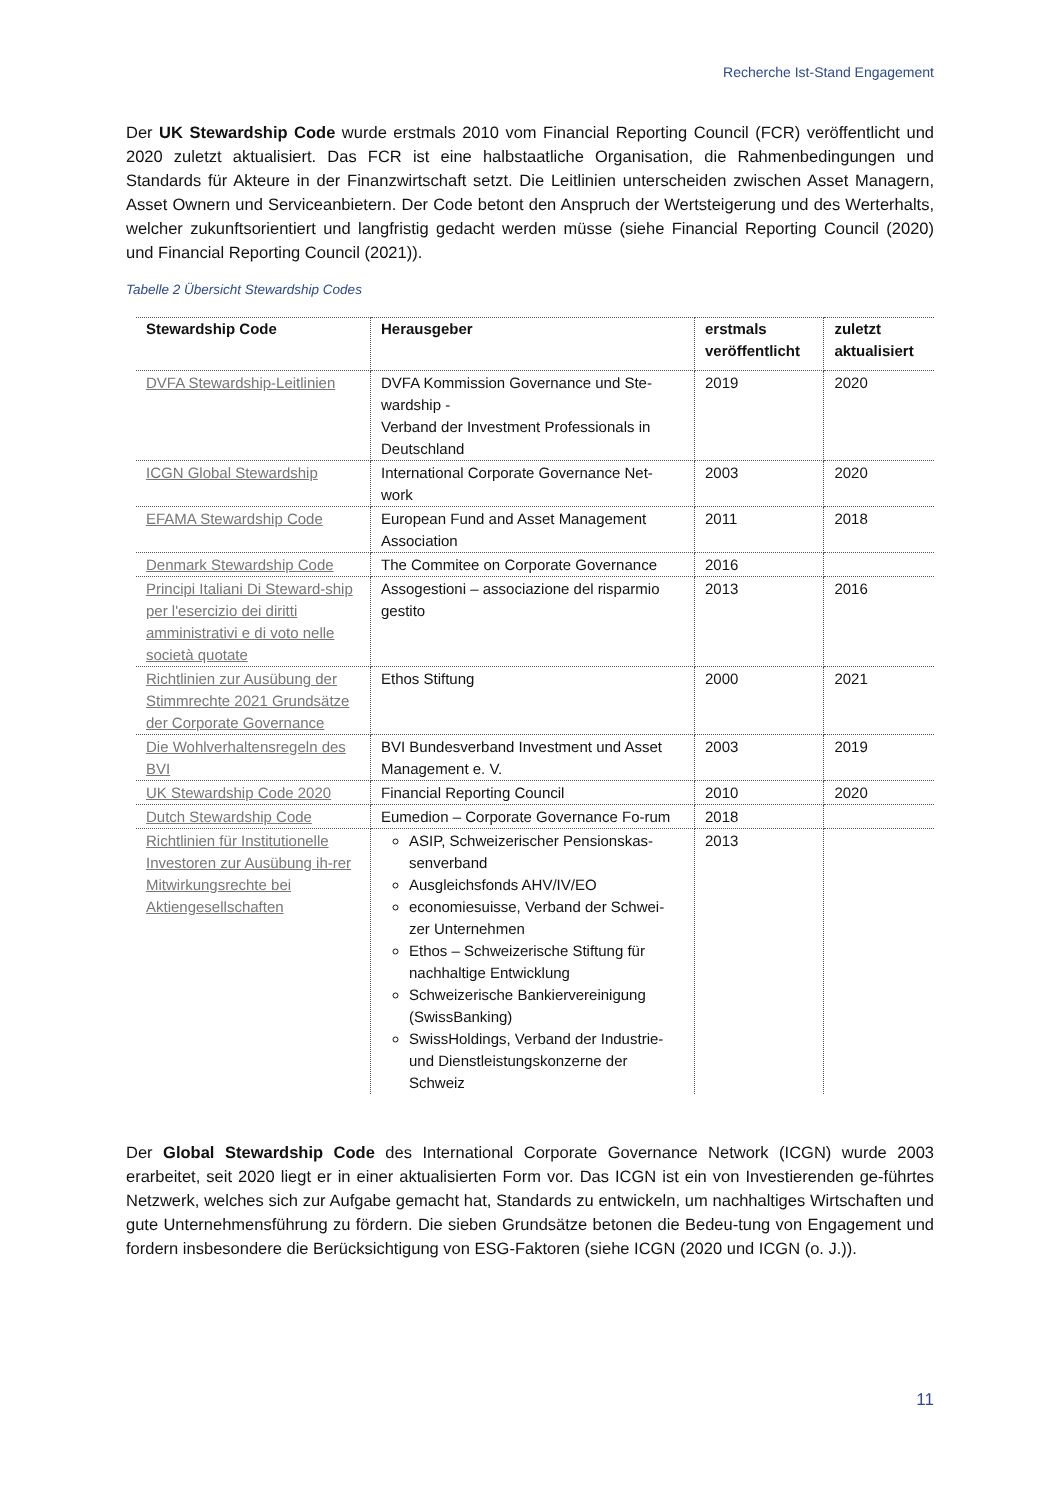Recherche Ist-Stand Engagement
Der UK Stewardship Code wurde erstmals 2010 vom Financial Reporting Council (FCR) veröffentlicht und 2020 zuletzt aktualisiert. Das FCR ist eine halbstaatliche Organisation, die Rahmenbedingungen und Standards für Akteure in der Finanzwirtschaft setzt. Die Leitlinien unterscheiden zwischen Asset Managern, Asset Ownern und Serviceanbietern. Der Code betont den Anspruch der Wertsteigerung und des Werterhalts, welcher zukunftsorientiert und langfristig gedacht werden müsse (siehe Financial Reporting Council (2020) und Financial Reporting Council (2021)).
Tabelle 2 Übersicht Stewardship Codes
| Stewardship Code | Herausgeber | erstmals veröffentlicht | zuletzt aktualisiert |
| --- | --- | --- | --- |
| DVFA Stewardship-Leitlinien | DVFA Kommission Governance und Ste-wardship - Verband der Investment Professionals in Deutschland | 2019 | 2020 |
| ICGN Global Stewardship | International Corporate Governance Net-work | 2003 | 2020 |
| EFAMA Stewardship Code | European Fund and Asset Management Association | 2011 | 2018 |
| Denmark Stewardship Code | The Commitee on Corporate Governance | 2016 | |
| Principi Italiani Di Steward-ship per l'esercizio dei diritti amministrativi e di voto nelle società quotate | Assogestioni – associazione del risparmio gestito | 2013 | 2016 |
| Richtlinien zur Ausübung der Stimmrechte 2021 Grundsätze der Corporate Governance | Ethos Stiftung | 2000 | 2021 |
| Die Wohlverhaltensregeln des BVI | BVI Bundesverband Investment und Asset Management e. V. | 2003 | 2019 |
| UK Stewardship Code 2020 | Financial Reporting Council | 2010 | 2020 |
| Dutch Stewardship Code | Eumedion – Corporate Governance Fo-rum | 2018 | |
| Richtlinien für Institutionelle Investoren zur Ausübung ih-rer Mitwirkungsrechte bei Aktiengesellschaften | ASIP, Schweizerischer Pensionskas-senverband Ausgleichsfonds AHV/IV/EO economiesuisse, Verband der Schwei-zer Unternehmen Ethos – Schweizerische Stiftung für nachhaltige Entwicklung Schweizerische Bankiervereinigung (SwissBanking) SwissHoldings, Verband der Industrie- und Dienstleistungskonzerne der Schweiz | 2013 | |
Der Global Stewardship Code des International Corporate Governance Network (ICGN) wurde 2003 erarbeitet, seit 2020 liegt er in einer aktualisierten Form vor. Das ICGN ist ein von Investierenden ge-führtes Netzwerk, welches sich zur Aufgabe gemacht hat, Standards zu entwickeln, um nachhaltiges Wirtschaften und gute Unternehmensführung zu fördern. Die sieben Grundsätze betonen die Bedeu-tung von Engagement und fordern insbesondere die Berücksichtigung von ESG-Faktoren (siehe ICGN (2020 und ICGN (o. J.)).
11